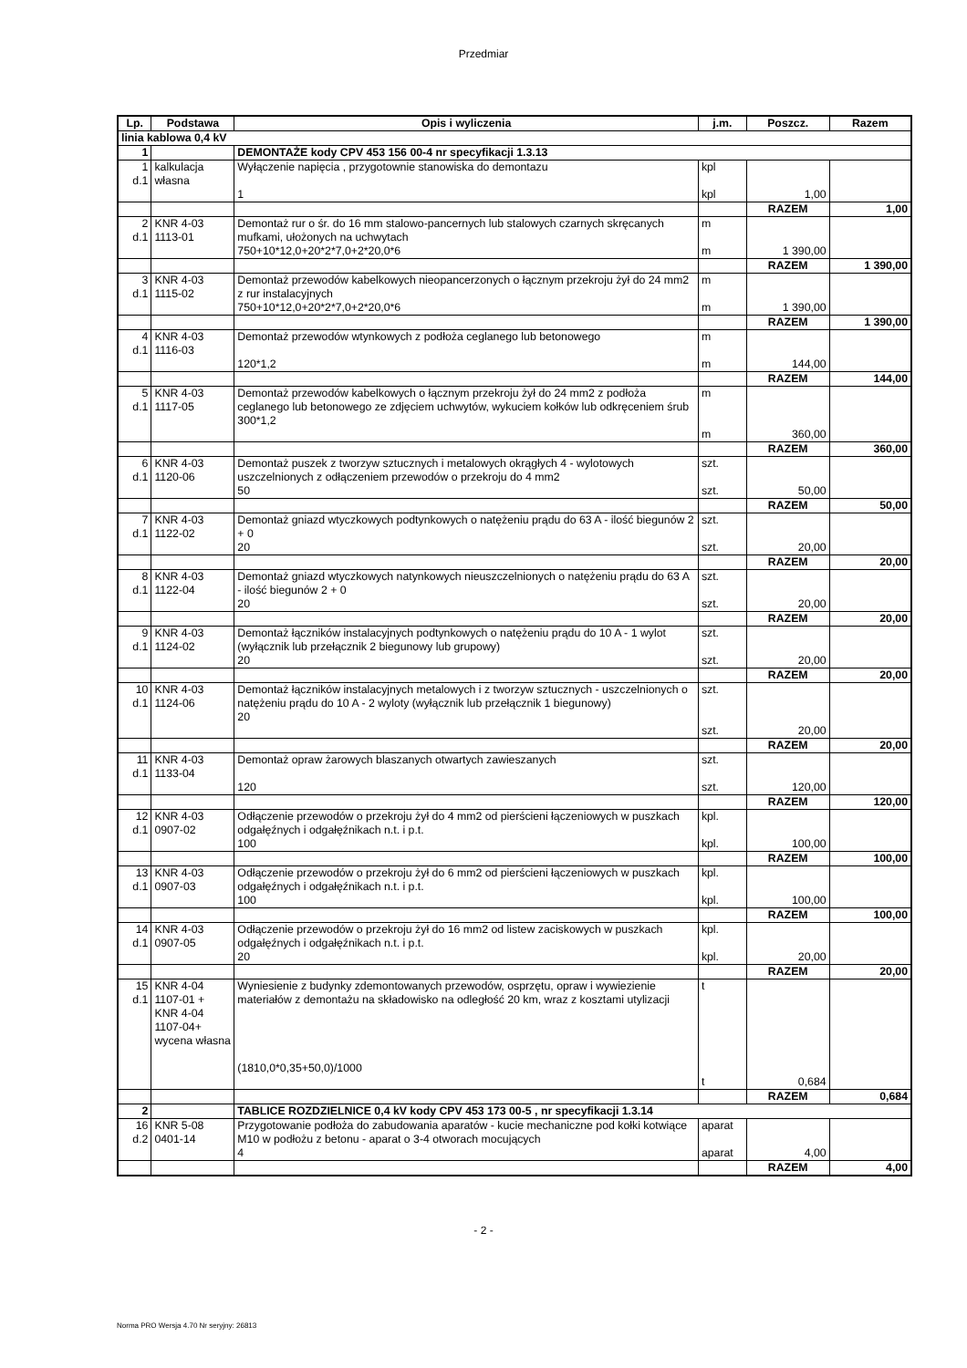Przedmiar
| Lp. | Podstawa | Opis i wyliczenia | j.m. | Poszcz. | Razem |
| --- | --- | --- | --- | --- | --- |
| linia kablowa 0,4 kV | | | | | |
| 1 | | DEMONTAŻE kody CPV 453 156 00-4 nr specyfikacji 1.3.13 | | | |
| 1 d.1 | kalkulacja własna | Wyłączenie napięcia , przygotownie stanowiska do demontazu 1 | kpl kpl | 1,00 | |
| | | | | RAZEM | 1,00 |
| 2 d.1 | KNR 4-03 1113-01 | Demontaż rur o śr. do 16 mm stalowo-pancernych lub stalowych czarnych skręcanych mufkami, ułożonych na uchwytach 750+10*12,0+20*2*7,0+2*20,0*6 | m m | 1 390,00 | |
| | | | | RAZEM | 1 390,00 |
| 3 d.1 | KNR 4-03 1115-02 | Demontaż przewodów kabelkowych nieopancerzonych o łącznym przekroju żył do 24 mm2 z rur instalacyjnych 750+10*12,0+20*2*7,0+2*20,0*6 | m m | 1 390,00 | |
| | | | | RAZEM | 1 390,00 |
| 4 d.1 | KNR 4-03 1116-03 | Demontaż przewodów wtynkowych z podłoża ceglanego lub betonowego 120*1,2 | m m | 144,00 | |
| | | | | RAZEM | 144,00 |
| 5 d.1 | KNR 4-03 1117-05 | Demontaż przewodów kabelkowych o łącznym przekroju żył do 24 mm2 z podłoża ceglanego lub betonowego ze zdjęciem uchwytów, wykuciem kołków lub odkręceniem śrub 300*1,2 | m m | 360,00 | |
| | | | | RAZEM | 360,00 |
| 6 d.1 | KNR 4-03 1120-06 | Demontaż puszek z tworzyw sztucznych i metalowych okrągłych 4 - wylotowych uszczelnionych z odłączeniem przewodów o przekroju do 4 mm2 50 | szt. szt. | 50,00 | |
| | | | | RAZEM | 50,00 |
| 7 d.1 | KNR 4-03 1122-02 | Demontaż gniazd wtyczkowych podtynkowych o natężeniu prądu do 63 A - ilość biegunów 2 + 0 20 | szt. szt. | 20,00 | |
| | | | | RAZEM | 20,00 |
| 8 d.1 | KNR 4-03 1122-04 | Demontaż gniazd wtyczkowych natynkowych nieuszczelnionych o natężeniu prądu do 63 A - ilość biegunów 2 + 0 20 | szt. szt. | 20,00 | |
| | | | | RAZEM | 20,00 |
| 9 d.1 | KNR 4-03 1124-02 | Demontaż łączników instalacyjnych podtynkowych o natężeniu prądu do 10 A - 1 wylot (wyłącznik lub przełącznik 2 biegunowy lub grupowy) 20 | szt. szt. | 20,00 | |
| | | | | RAZEM | 20,00 |
| 10 d.1 | KNR 4-03 1124-06 | Demontaż łączników instalacyjnych metalowych i z tworzyw sztucznych - uszczelnionych o natężeniu prądu do 10 A - 2 wyloty (wyłącznik lub przełącznik 1 biegunowy) 20 | szt. szt. | 20,00 | |
| | | | | RAZEM | 20,00 |
| 11 d.1 | KNR 4-03 1133-04 | Demontaż opraw żarowych blaszanych otwartych zawieszanych 120 | szt. szt. | 120,00 | |
| | | | | RAZEM | 120,00 |
| 12 d.1 | KNR 4-03 0907-02 | Odłączenie przewodów o przekroju żył do 4 mm2 od pierścieni łączeniowych w puszkach odgałęźnych i odgałęźnikach n.t. i p.t. 100 | kpl. kpl. | 100,00 | |
| | | | | RAZEM | 100,00 |
| 13 d.1 | KNR 4-03 0907-03 | Odłączenie przewodów o przekroju żył do 6 mm2 od pierścieni łączeniowych w puszkach odgałęźnych i odgałęźnikach n.t. i p.t. 100 | kpl. kpl. | 100,00 | |
| | | | | RAZEM | 100,00 |
| 14 d.1 | KNR 4-03 0907-05 | Odłączenie przewodów o przekroju żył do 16 mm2 od listew zaciskowych w puszkach odgałęźnych i odgałęźnikach n.t. i p.t. 20 | kpl. kpl. | 20,00 | |
| | | | | RAZEM | 20,00 |
| 15 d.1 | KNR 4-04 1107-01 + KNR 4-04 1107-04+ wycena własna | Wyniesienie z budynky zdemontowanych przewodów, osprzętu, opraw i wywiezienie materiałów z demontażu na składowisko na odległość 20 km, wraz z kosztami utylizacji (1810,0*0,35+50,0)/1000 | t t | 0,684 | |
| | | | | RAZEM | 0,684 |
| 2 | | TABLICE ROZDZIELNICE 0,4 kV kody CPV 453 173 00-5 , nr specyfikacji 1.3.14 | | | |
| 16 d.2 | KNR 5-08 0401-14 | Przygotowanie podłoża do zabudowania aparatów - kucie mechaniczne pod kołki kotwiące M10 w podłożu z betonu - aparat o 3-4 otworach mocujących 4 | aparat aparat | 4,00 | |
| | | | | RAZEM | 4,00 |
- 2 -
Norma PRO Wersja 4.70 Nr seryjny: 26813